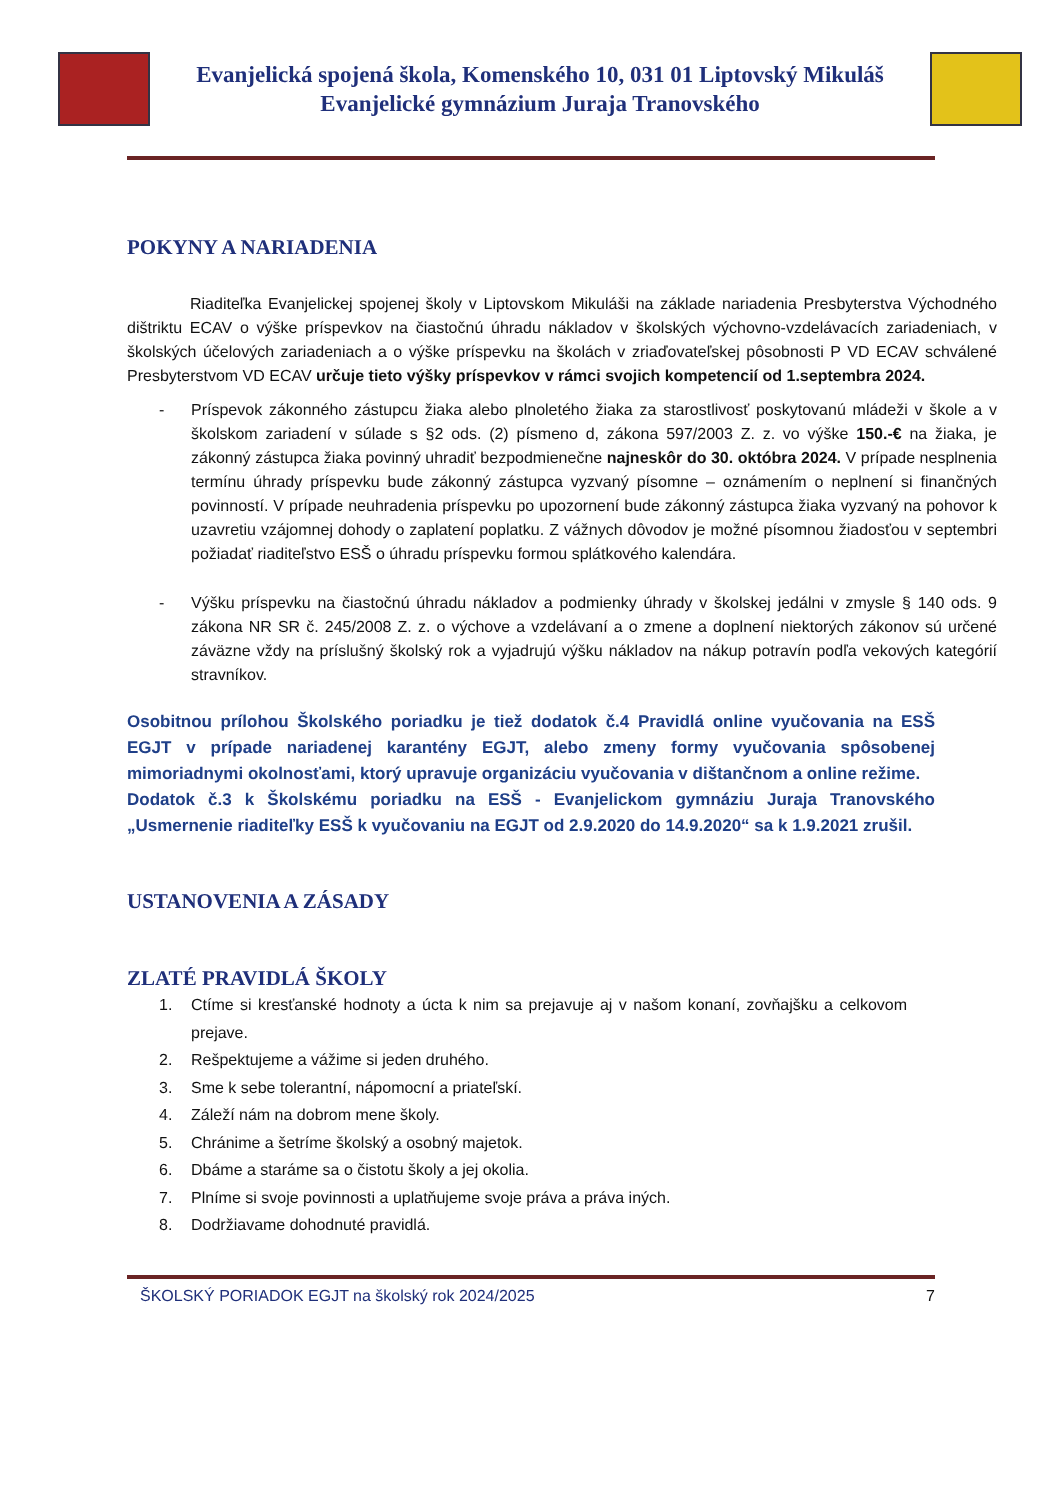Evanjelická spojená škola, Komenského 10, 031 01 Liptovský Mikuláš
Evanjelické gymnázium Juraja Tranovského
POKYNY A NARIADENIA
Riaditeľka Evanjelickej spojenej školy v Liptovskom Mikuláši na základe nariadenia Presbyterstva Východného dištriktu ECAV o výške príspevkov na čiastočnú úhradu nákladov v školských výchovno-vzdelávacích zariadeniach, v školských účelových zariadeniach a o výške príspevku na školách v zriaďovateľskej pôsobnosti P VD ECAV schválené Presbyterstvom VD ECAV určuje tieto výšky príspevkov v rámci svojich kompetencií od 1.septembra 2024.
- Príspevok zákonného zástupcu žiaka alebo plnoletého žiaka za starostlivosť poskytovanú mládeži v škole a v školskom zariadení v súlade s §2 ods. (2) písmeno d, zákona 597/2003 Z. z. vo výške 150.-€ na žiaka, je zákonný zástupca žiaka povinný uhradiť bezpodmienečne najneskôr do 30. októbra 2024. V prípade nesplnenia termínu úhrady príspevku bude zákonný zástupca vyzvaný písomne – oznámením o neplnení si finančných povinností. V prípade neuhradenia príspevku po upozornení bude zákonný zástupca žiaka vyzvaný na pohovor k uzavretiu vzájomnej dohody o zaplatení poplatku. Z vážnych dôvodov je možné písomnou žiadosťou v septembri požiadať riaditeľstvo ESŠ o úhradu príspevku formou splátkového kalendára.
- Výšku príspevku na čiastočnú úhradu nákladov a podmienky úhrady v školskej jedálni v zmysle § 140 ods. 9 zákona NR SR č. 245/2008 Z. z. o výchove a vzdelávaní a o zmene a doplnení niektorých zákonov sú určené záväzne vždy na príslušný školský rok a vyjadrujú výšku nákladov na nákup potravín podľa vekových kategórií stravníkov.
Osobitnou prílohou Školského poriadku je tiež dodatok č.4 Pravidlá online vyučovania na ESŠ EGJT v prípade nariadenej karantény EGJT, alebo zmeny formy vyučovania spôsobenej mimoriadnymi okolnosťami, ktorý upravuje organizáciu vyučovania v dištančnom a online režime.
Dodatok č.3 k Školskému poriadku na ESŠ - Evanjelickom gymnáziu Juraja Tranovského „Usmernenie riaditeľky ESŠ k vyučovaniu na EGJT od 2.9.2020 do 14.9.2020“ sa k 1.9.2021 zrušil.
USTANOVENIA A ZÁSADY
ZLATÉ PRAVIDLÁ ŠKOLY
1. Ctíme si kresťanské hodnoty a úcta k nim sa prejavuje aj v našom konaní, zovňajšku a celkovom prejave.
2. Rešpektujeme a vážime si jeden druhého.
3. Sme k sebe tolerantní, nápomocní a priateľskí.
4. Záleží nám na dobrom mene školy.
5. Chránime a šetríme školský a osobný majetok.
6. Dbáme a staráme sa o čistotu školy a jej okolia.
7. Plníme si svoje povinnosti a uplatňujeme svoje práva a práva iných.
8. Dodržiavame dohodnuté pravidlá.
ŠKOLSKÝ PORIADOK EGJT na školský rok 2024/2025 7